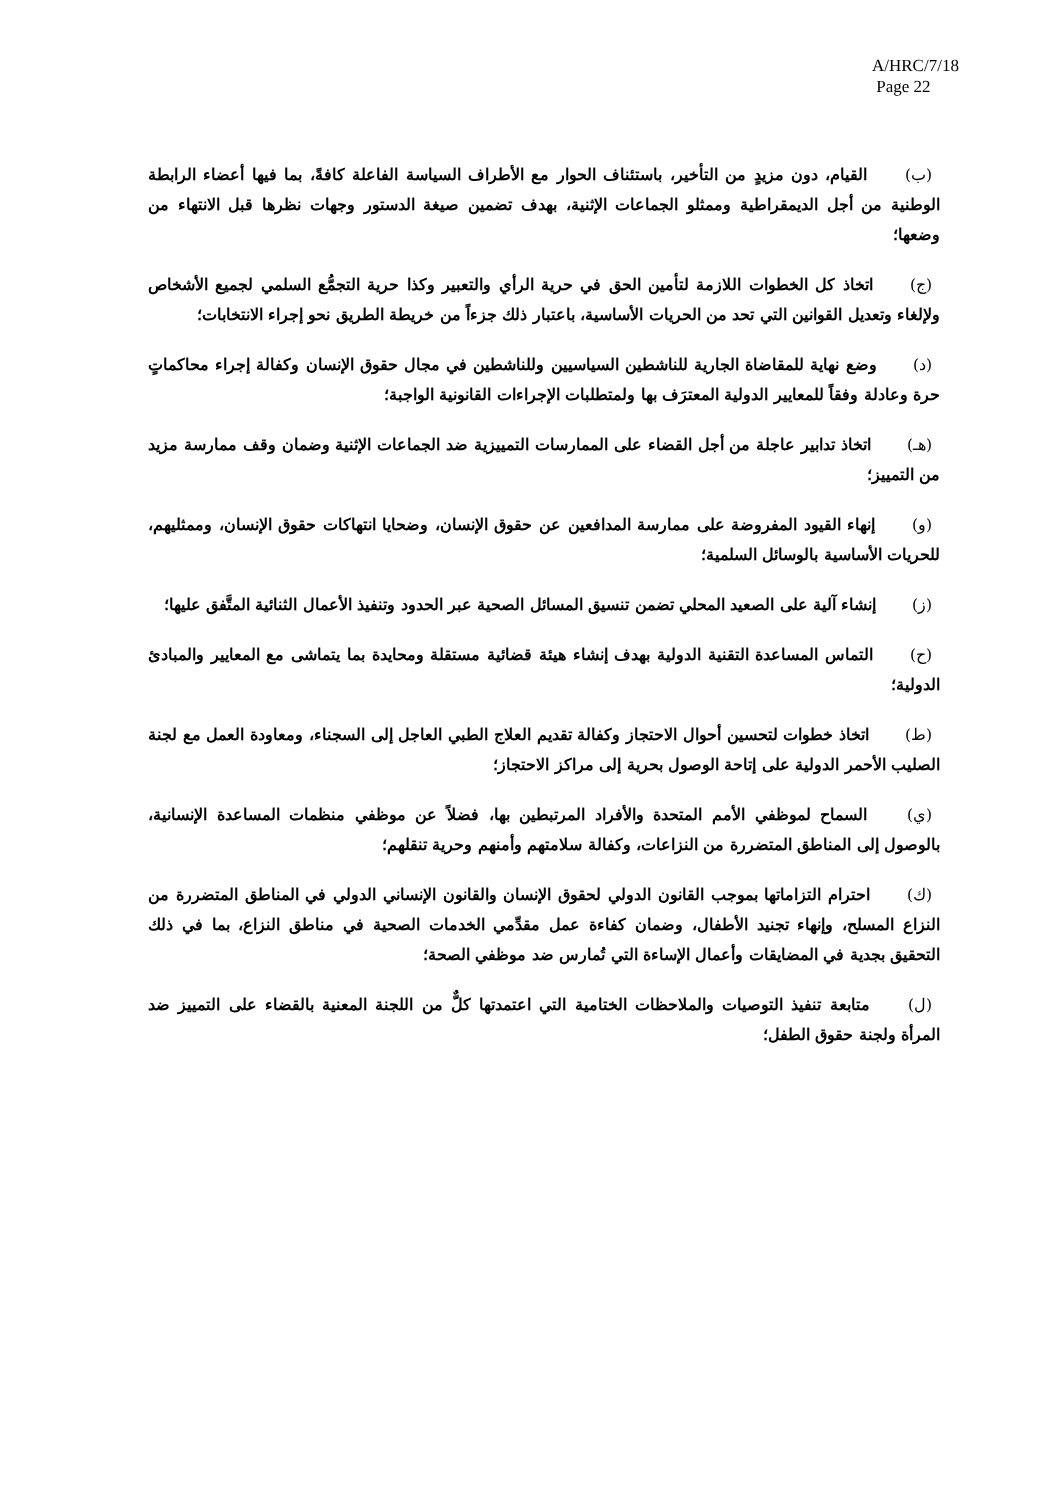A/HRC/7/18
Page 22
(ب) القيام، دون مزيدٍ من التأخير، باستئناف الحوار مع الأطراف السياسة الفاعلة كافةً، بما فيها أعضاء الرابطة الوطنية من أجل الديمقراطية وممثلو الجماعات الإثنية، بهدف تضمين صيغة الدستور وجهات نظرها قبل الانتهاء من وضعها؛
(ج) اتخاذ كل الخطوات اللازمة لتأمين الحق في حرية الرأي والتعبير وكذا حرية التجمُّع السلمي لجميع الأشخاص ولإلغاء وتعديل القوانين التي تحد من الحريات الأساسية، باعتبار ذلك جزءاً من خريطة الطريق نحو إجراء الانتخابات؛
(د) وضع نهاية للمقاضاة الجارية للناشطين السياسيين وللناشطين في مجال حقوق الإنسان وكفالة إجراء محاكماتٍ حرة وعادلة وفقاً للمعايير الدولية المعترَف بها ولمتطلبات الإجراءات القانونية الواجبة؛
(هـ) اتخاذ تدابير عاجلة من أجل القضاء على الممارسات التمييزية ضد الجماعات الإثنية وضمان وقف ممارسة مزيد من التمييز؛
(و) إنهاء القيود المفروضة على ممارسة المدافعين عن حقوق الإنسان، وضحايا انتهاكات حقوق الإنسان، وممثليهم، للحريات الأساسية بالوسائل السلمية؛
(ز) إنشاء آلية على الصعيد المحلي تضمن تنسيق المسائل الصحية عبر الحدود وتنفيذ الأعمال الثنائية المتَّفق عليها؛
(ح) التماس المساعدة التقنية الدولية بهدف إنشاء هيئة قضائية مستقلة ومحايدة بما يتماشى مع المعايير والمبادئ الدولية؛
(ط) اتخاذ خطوات لتحسين أحوال الاحتجاز وكفالة تقديم العلاج الطبي العاجل إلى السجناء، ومعاودة العمل مع لجنة الصليب الأحمر الدولية على إتاحة الوصول بحرية إلى مراكز الاحتجاز؛
(ي) السماح لموظفي الأمم المتحدة والأفراد المرتبطين بها، فضلاً عن موظفي منظمات المساعدة الإنسانية، بالوصول إلى المناطق المتضررة من النزاعات، وكفالة سلامتهم وأمنهم وحرية تنقلهم؛
(ك) احترام التزاماتها بموجب القانون الدولي لحقوق الإنسان والقانون الإنساني الدولي في المناطق المتضررة من النزاع المسلح، وإنهاء تجنيد الأطفال، وضمان كفاءة عمل مقدِّمي الخدمات الصحية في مناطق النزاع، بما في ذلك التحقيق بجدية في المضايقات وأعمال الإساءة التي تُمارس ضد موظفي الصحة؛
(ل) متابعة تنفيذ التوصيات والملاحظات الختامية التي اعتمدتها كلٌّ من اللجنة المعنية بالقضاء على التمييز ضد المرأة ولجنة حقوق الطفل؛